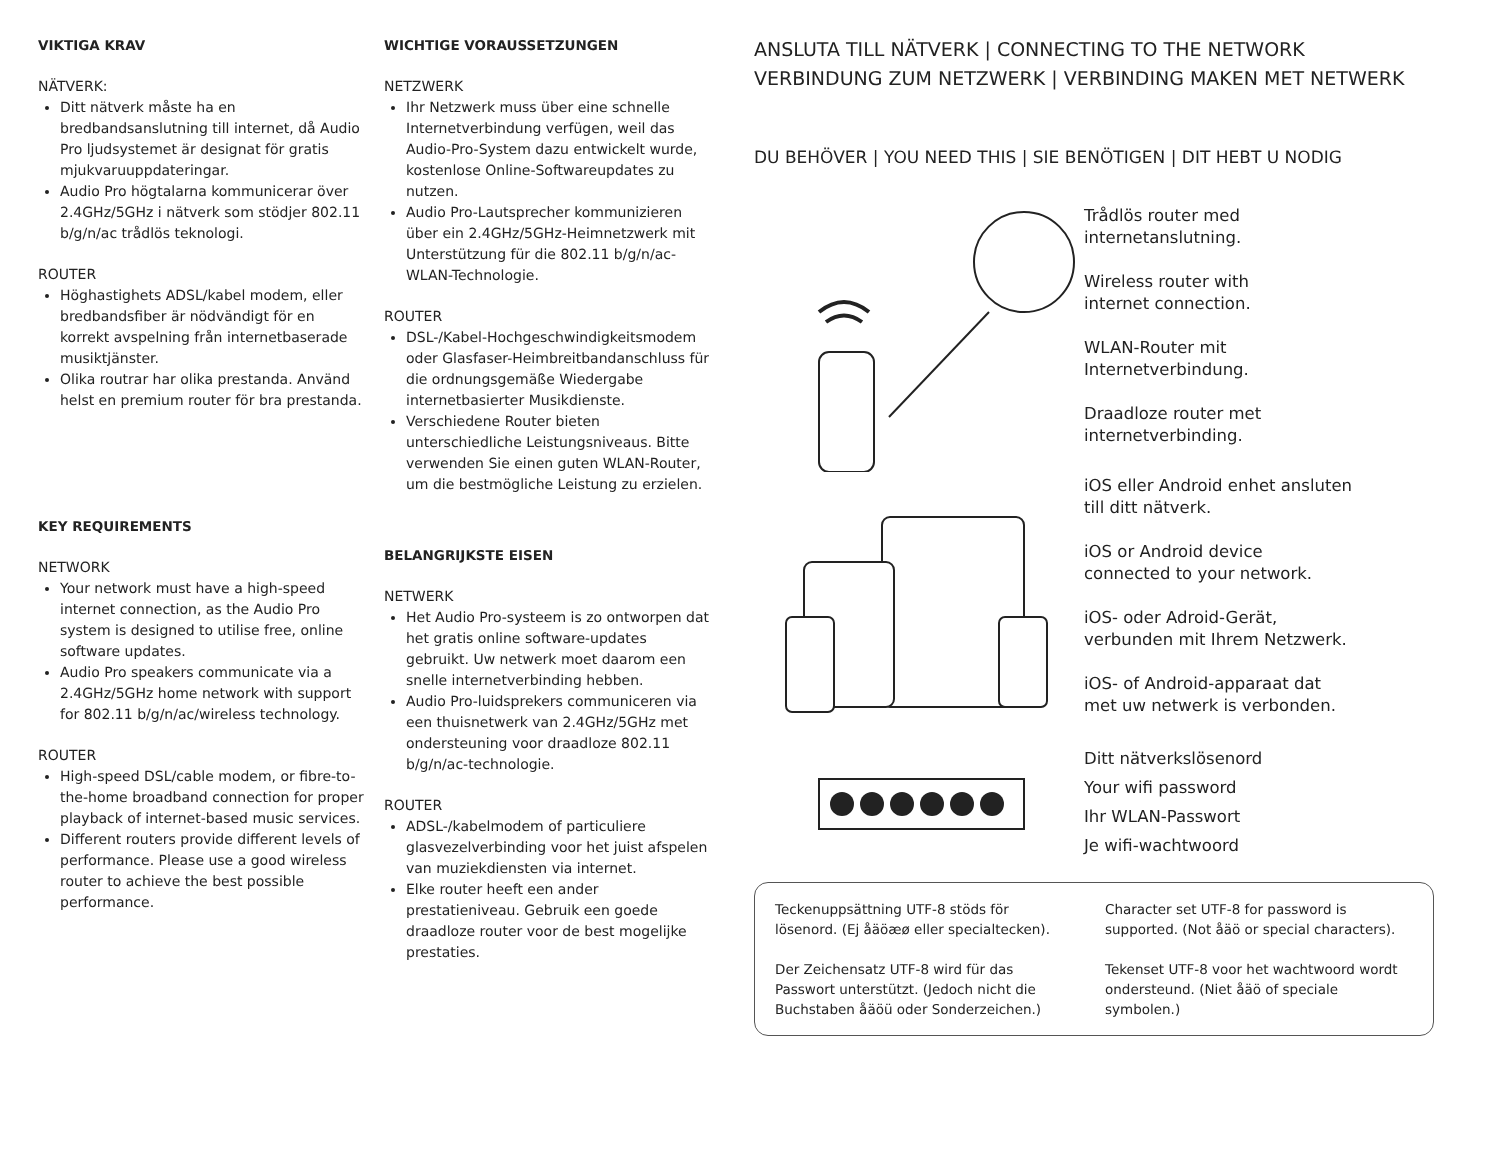VIKTIGA KRAV
NÄTVERK:
Ditt nätverk måste ha en bredbandsanslutning till internet, då Audio Pro ljudsystemet är designat för gratis mjukvaruuppdateringar.
Audio Pro högtalarna kommunicerar över 2.4GHz/5GHz i nätverk som stödjer 802.11 b/g/n/ac trådlös teknologi.
ROUTER
Höghastighets ADSL/kabel modem, eller bredbandsfiber är nödvändigt för en korrekt avspelning från internetbaserade musiktjänster.
Olika routrar har olika prestanda. Använd helst en premium router för bra prestanda.
KEY REQUIREMENTS
NETWORK
Your network must have a high-speed internet connection, as the Audio Pro system is designed to utilise free, online software updates.
Audio Pro speakers communicate via a 2.4GHz/5GHz home network with support for 802.11 b/g/n/ac/wireless technology.
ROUTER
High-speed DSL/cable modem, or fibre-to-the-home broadband connection for proper playback of internet-based music services.
Different routers provide different levels of performance. Please use a good wireless router to achieve the best possible performance.
WICHTIGE VORAUSSETZUNGEN
NETZWERK
Ihr Netzwerk muss über eine schnelle Internetverbindung verfügen, weil das Audio-Pro-System dazu entwickelt wurde, kostenlose Online-Softwareupdates zu nutzen.
Audio Pro-Lautsprecher kommunizieren über ein 2.4GHz/5GHz-Heimnetzwerk mit Unterstützung für die 802.11 b/g/n/ac-WLAN-Technologie.
ROUTER
DSL-/Kabel-Hochgeschwindigkeitsmodem oder Glasfaser-Heimbreitbandanschluss für die ordnungsgemäße Wiedergabe internetbasierter Musikdienste.
Verschiedene Router bieten unterschiedliche Leistungsniveaus. Bitte verwenden Sie einen guten WLAN-Router, um die bestmögliche Leistung zu erzielen.
BELANGRIJKSTE EISEN
NETWERK
Het Audio Pro-systeem is zo ontworpen dat het gratis online software-updates gebruikt. Uw netwerk moet daarom een snelle internetverbinding hebben.
Audio Pro-luidsprekers communiceren via een thuisnetwerk van 2.4GHz/5GHz met ondersteuning voor draadloze 802.11 b/g/n/ac-technologie.
ROUTER
ADSL-/kabelmodem of particuliere glasvezelverbinding voor het juist afspelen van muziekdiensten via internet.
Elke router heeft een ander prestatieniveau. Gebruik een goede draadloze router voor de best mogelijke prestaties.
ANSLUTA TILL NÄTVERK | CONNECTING TO THE NETWORK
VERBINDUNG ZUM NETZWERK | VERBINDING MAKEN MET NETWERK
DU BEHÖVER | YOU NEED THIS | SIE BENÖTIGEN | DIT HEBT U NODIG
Trådlös router med
internetanslutning.
Wireless router with
internet connection.
WLAN-Router mit
Internetverbindung.
Draadloze router met
internetverbinding.
iOS eller Android enhet ansluten
till ditt nätverk.
iOS or Android device
connected to your network.
iOS- oder Adroid-Gerät,
verbunden mit Ihrem Netzwerk.
iOS- of Android-apparaat dat
met uw netwerk is verbonden.
Ditt nätverkslösenord
Your wifi password
Ihr WLAN-Passwort
Je wifi-wachtwoord
Teckenuppsättning UTF-8 stöds för lösenord. (Ej åäöæø eller specialtecken).
Der Zeichensatz UTF-8 wird für das Passwort unterstützt. (Jedoch nicht die Buchstaben åäöü oder Sonderzeichen.)
Character set UTF-8 for password is supported. (Not åäö or special characters).
Tekenset UTF-8 voor het wachtwoord wordt ondersteund. (Niet åäö of speciale symbolen.)